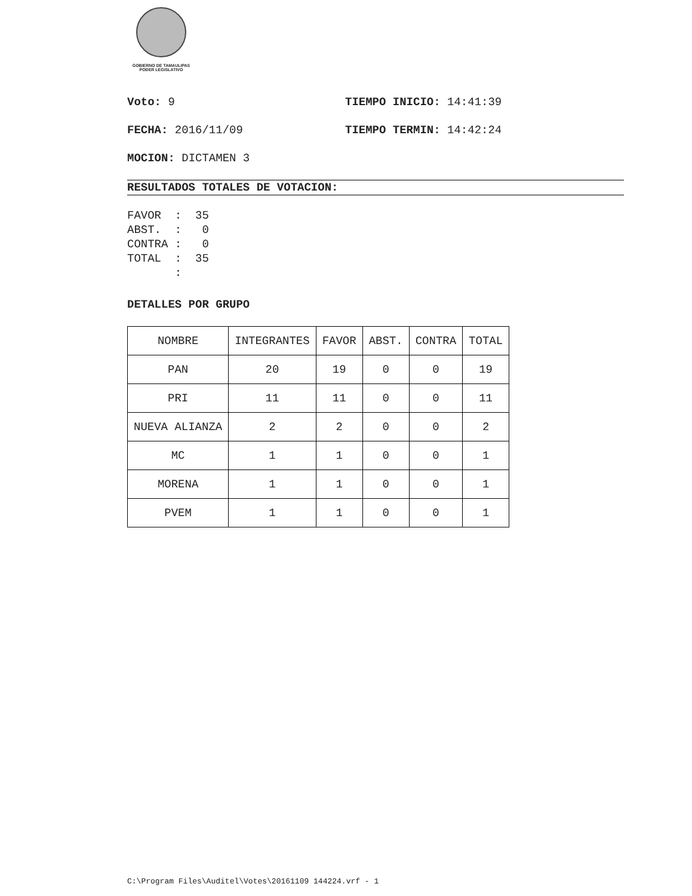GOBIERNO DE TAMAULIPAS
PODER LEGISLATIVO
Voto: 9 TIEMPO INICIO: 14:41:39
FECHA: 2016/11/09 TIEMPO TERMIN: 14:42:24
MOCION: DICTAMEN 3
RESULTADOS TOTALES DE VOTACION:
FAVOR  :  35
ABST.  :   0
CONTRA :   0
TOTAL  :  35
       :
DETALLES POR GRUPO
| NOMBRE | INTEGRANTES | FAVOR | ABST. | CONTRA | TOTAL |
| PAN | 20 | 19 | 0 | 0 | 19 |
| PRI | 11 | 11 | 0 | 0 | 11 |
| NUEVA ALIANZA | 2 | 2 | 0 | 0 | 2 |
| MC | 1 | 1 | 0 | 0 | 1 |
| MORENA | 1 | 1 | 0 | 0 | 1 |
| PVEM | 1 | 1 | 0 | 0 | 1 |
C:\Program Files\Auditel\Votes\20161109 144224.vrf - 1